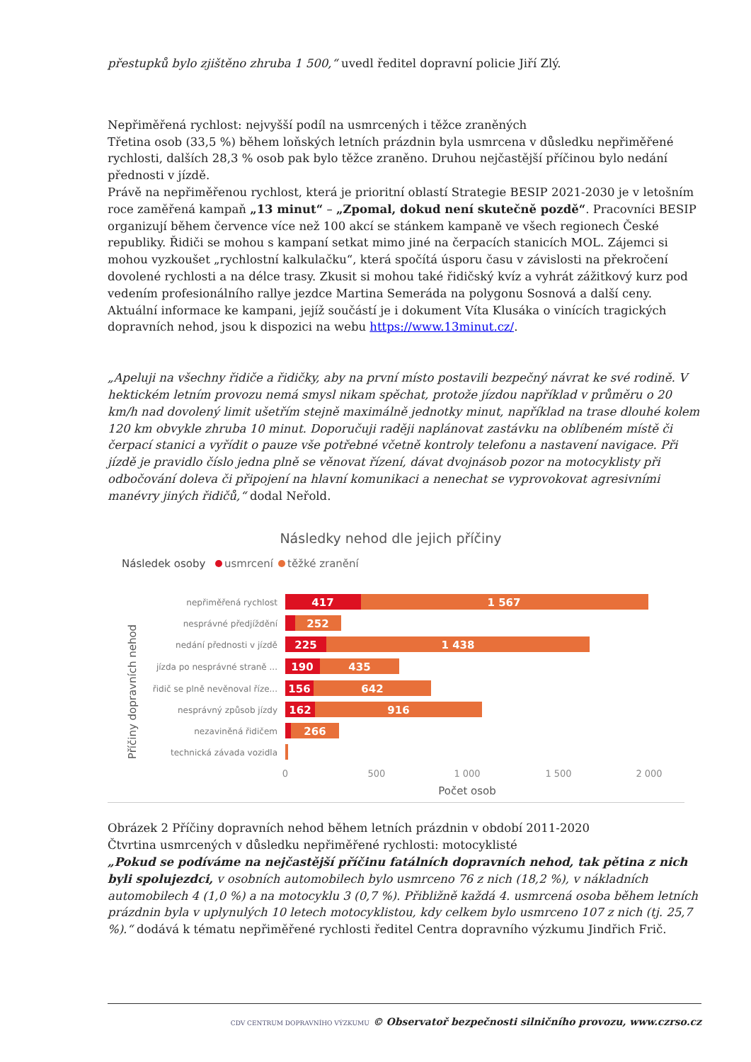přestupků bylo zjištěno zhruba 1 500,“ uvedl ředitel dopravní policie Jiří Zlý.
Nepřiměřená rychlost: nejvyšší podíl na usmrcených i těžce zraněných
Třetina osob (33,5 %) během loňských letních prázdnin byla usmrcena v důsledku nepřiměřené rychlosti, dalších 28,3 % osob pak bylo těžce zraněno. Druhou nejčastější příčinou bylo nedání přednosti v jízdě.
Právě na nepřiměřenou rychlost, která je prioritní oblastí Strategie BESIP 2021-2030 je v letošním roce zaměřená kampaň „13 minut“ – „Zpomal, dokud není skutečně pozdě“. Pracovníci BESIP organizují během července více než 100 akcí se stánkem kampaně ve všech regionech České republiky. Řidiči se mohou s kampaní setkat mimo jiné na čerpacích stanicích MOL. Zájemci si mohou vyzkoušet „rychlostní kalkulačku“, která spočítá úsporu času v závislosti na překročení dovolené rychlosti a na délce trasy. Zkusit si mohou také řidičský kvíz a vyhrát zážitkový kurz pod vedením profesionálního rallye jezdce Martina Semeráda na polygonu Sosnová a další ceny. Aktuální informace ke kampani, jejíž součástí je i dokument Víta Klusáka o vinících tragických dopravních nehod, jsou k dispozici na webu https://www.13minut.cz/.
„Apeluji na všechny řidiče a řidičky, aby na první místo postavili bezpečný návrat ke své rodině. V hektickém letním provozu nemá smysl nikam spěchat, protože jízdou například v průměru o 20 km/h nad dovolený limit ušetřím stejně maximálně jednotky minut, například na trase dlouhé kolem 120 km obvykle zhruba 10 minut. Doporučuji raději naplánovat zastávku na oblíbeném místě či čerpací stanici a vyřídit o pauze vše potřebné včetně kontroly telefonu a nastavení navigace. Při jízdě je pravidlo číslo jedna plně se věnovat řízení, dávat dvojnásob pozor na motocyklisty při odbočování doleva či připojení na hlavní komunikaci a nenechat se vyprovokovat agresivními manévry jiných řidičů,“ dodal Neřold.
Následky nehod dle jejich příčiny
Následek osoby
usmrcení
těžké zranění
Příčiny dopravních nehod
nepřiměřená rychlost
nesprávné předjíždění
nedání přednosti v jízdě
jízda po nesprávné straně ...
řidič se plně nevěnoval říze...
nesprávný způsob jízdy
nezaviněná řidičem
technická závada vozidla
417
1 567
252
225
1 438
190
435
156
642
162
916
266
0
500
1 000
1 500
2 000
Počet osob
Obrázek 2 Příčiny dopravních nehod během letních prázdnin v období 2011-2020
Čtvrtina usmrcených v důsledku nepřiměřené rychlosti: motocyklisté
„Pokud se podíváme na nejčastější příčinu fatálních dopravních nehod, tak pětina z nich byli spolujezdci, v osobních automobilech bylo usmrceno 76 z nich (18,2 %), v nákladních automobilech 4 (1,0 %) a na motocyklu 3 (0,7 %). Přibližně každá 4. usmrcená osoba během letních prázdnin byla v uplynulých 10 letech motocyklistou, kdy celkem bylo usmrceno 107 z nich (tj. 25,7 %).“ dodává k tématu nepřiměřené rychlosti ředitel Centra dopravního výzkumu Jindřich Frič.
CDV CENTRUM DOPRAVNÍHO VÝZKUMU © Observatoř bezpečnosti silničního provozu, www.czrso.cz